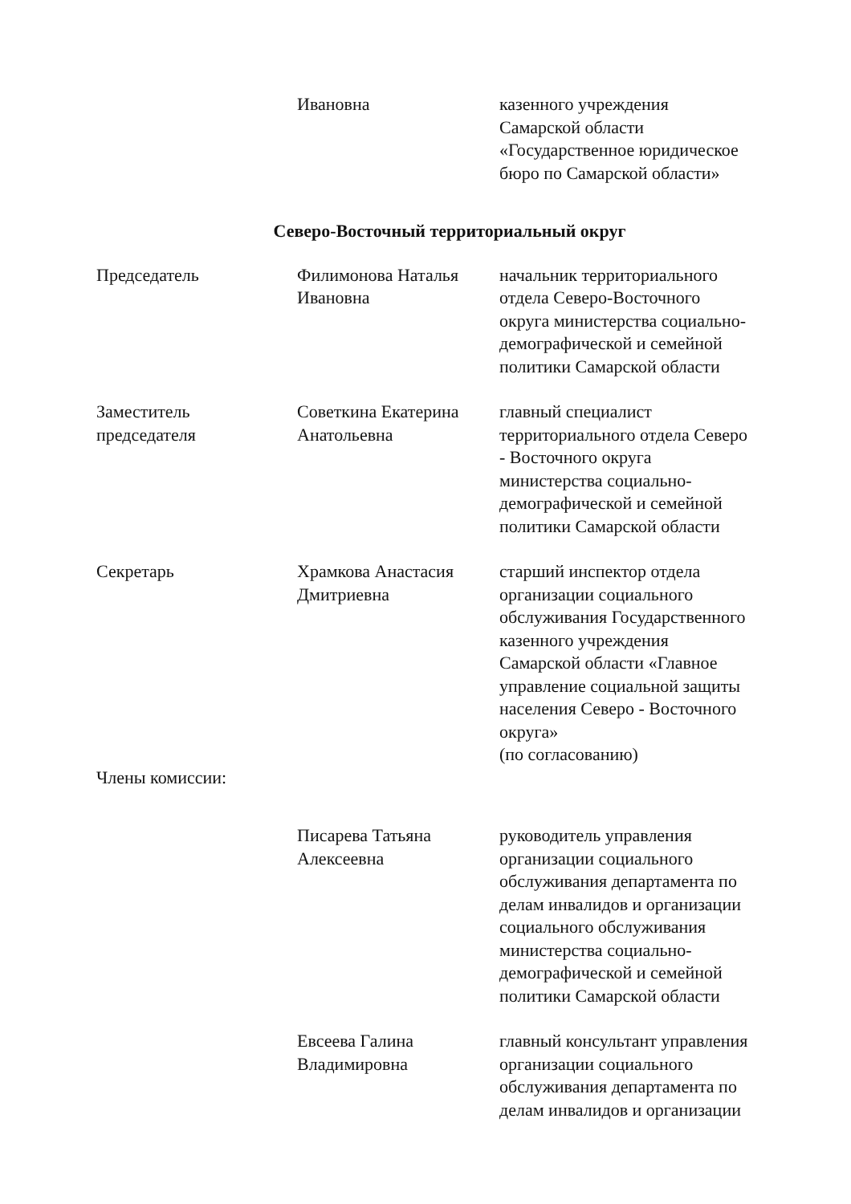Ивановна казенного учреждения
Самарской области
«Государственное юридическое
бюро по Самарской области»
Северо-Восточный территориальный округ
Председатель Филимонова Наталья
Ивановна
начальник территориального
отдела Северо-Восточного
округа министерства социально-
демографической и семейной
политики Самарской области
Заместитель
председателя
Советкина Екатерина
Анатольевна
главный специалист
территориального отдела Северо
- Восточного округа
министерства социально-
демографической и семейной
политики Самарской области
Секретарь Храмкова Анастасия
Дмитриевна
старший инспектор отдела
организации социального
обслуживания Государственного
казенного учреждения
Самарской области «Главное
управление социальной защиты
населения Северо - Восточного
округа»
(по согласованию)
Члены комиссии:
Писарева Татьяна
Алексеевна
руководитель управления
организации социального
обслуживания департамента по
делам инвалидов и организации
социального обслуживания
министерства социально-
демографической и семейной
политики Самарской области
Евсеева Галина
Владимировна
главный консультант управления
организации социального
обслуживания департамента по
делам инвалидов и организации